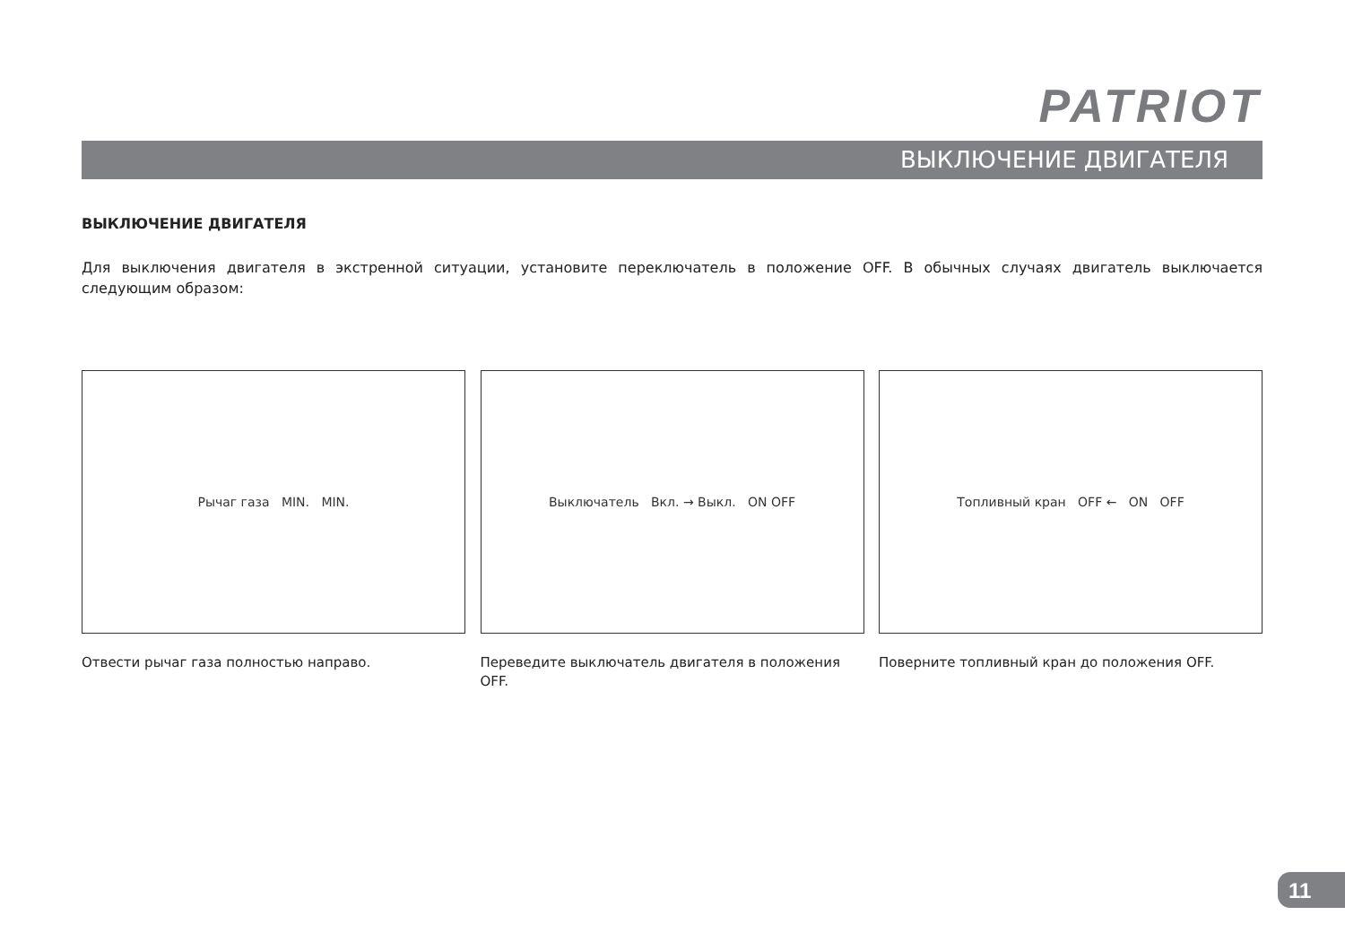PATRIOT
ВЫКЛЮЧЕНИЕ ДВИГАТЕЛЯ
ВЫКЛЮЧЕНИЕ ДВИГАТЕЛЯ
Для выключения двигателя в экстренной ситуации, установите переключатель в положение OFF. В обычных случаях двигатель выключается следующим образом:
Рычаг газа MIN. MIN.
Отвести рычаг газа полностью направо.
Выключатель Вкл. → Выкл. ON OFF
Переведите выключатель двигателя в положения OFF.
Топливный кран OFF ← ON OFF
Поверните топливный кран до положения OFF.
11